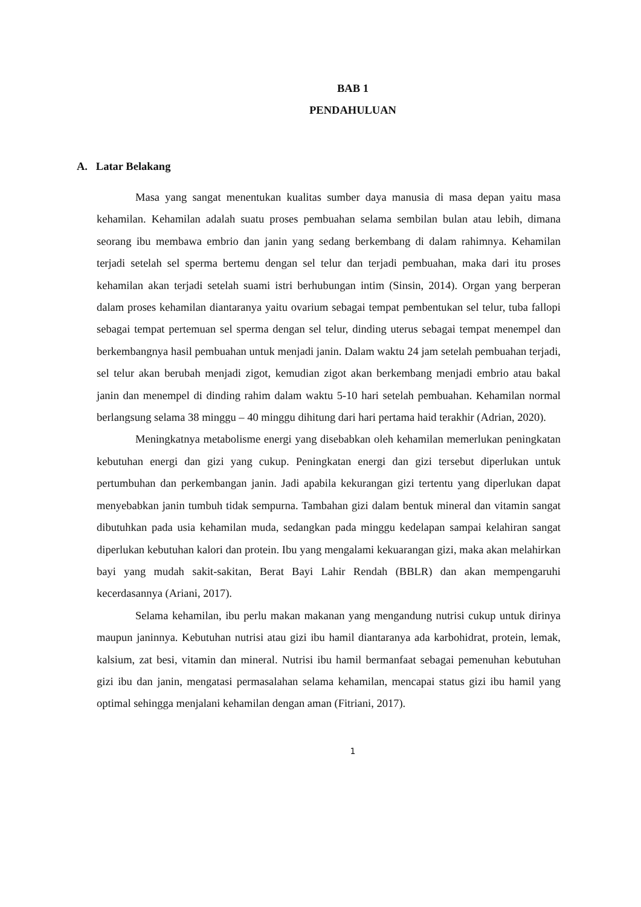BAB 1
PENDAHULUAN
A. Latar Belakang
Masa yang sangat menentukan kualitas sumber daya manusia di masa depan yaitu masa kehamilan. Kehamilan adalah suatu proses pembuahan selama sembilan bulan atau lebih, dimana seorang ibu membawa embrio dan janin yang sedang berkembang di dalam rahimnya. Kehamilan terjadi setelah sel sperma bertemu dengan sel telur dan terjadi pembuahan, maka dari itu proses kehamilan akan terjadi setelah suami istri berhubungan intim (Sinsin, 2014). Organ yang berperan dalam proses kehamilan diantaranya yaitu ovarium sebagai tempat pembentukan sel telur, tuba fallopi sebagai tempat pertemuan sel sperma dengan sel telur, dinding uterus sebagai tempat menempel dan berkembangnya hasil pembuahan untuk menjadi janin. Dalam waktu 24 jam setelah pembuahan terjadi, sel telur akan berubah menjadi zigot, kemudian zigot akan berkembang menjadi embrio atau bakal janin dan menempel di dinding rahim dalam waktu 5-10 hari setelah pembuahan. Kehamilan normal berlangsung selama 38 minggu – 40 minggu dihitung dari hari pertama haid terakhir (Adrian, 2020).
Meningkatnya metabolisme energi yang disebabkan oleh kehamilan memerlukan peningkatan kebutuhan energi dan gizi yang cukup. Peningkatan energi dan gizi tersebut diperlukan untuk pertumbuhan dan perkembangan janin. Jadi apabila kekurangan gizi tertentu yang diperlukan dapat menyebabkan janin tumbuh tidak sempurna. Tambahan gizi dalam bentuk mineral dan vitamin sangat dibutuhkan pada usia kehamilan muda, sedangkan pada minggu kedelapan sampai kelahiran sangat diperlukan kebutuhan kalori dan protein. Ibu yang mengalami kekuarangan gizi, maka akan melahirkan bayi yang mudah sakit-sakitan, Berat Bayi Lahir Rendah (BBLR) dan akan mempengaruhi kecerdasannya (Ariani, 2017).
Selama kehamilan, ibu perlu makan makanan yang mengandung nutrisi cukup untuk dirinya maupun janinnya. Kebutuhan nutrisi atau gizi ibu hamil diantaranya ada karbohidrat, protein, lemak, kalsium, zat besi, vitamin dan mineral. Nutrisi ibu hamil bermanfaat sebagai pemenuhan kebutuhan gizi ibu dan janin, mengatasi permasalahan selama kehamilan, mencapai status gizi ibu hamil yang optimal sehingga menjalani kehamilan dengan aman (Fitriani, 2017).
1